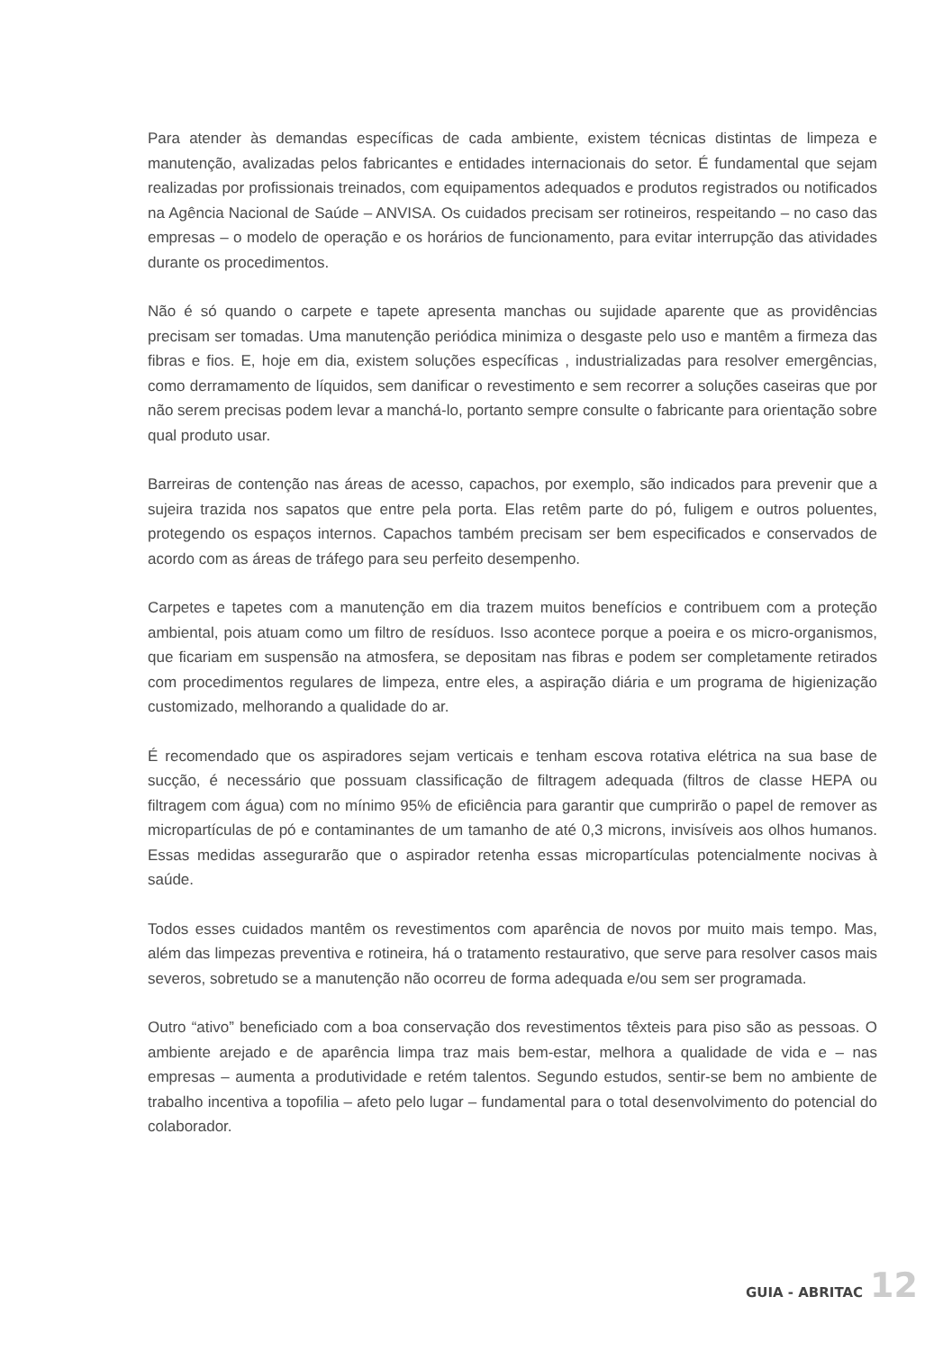Para atender às demandas específicas de cada ambiente, existem técnicas distintas de limpeza e manutenção, avalizadas pelos fabricantes e entidades internacionais do setor. É fundamental que sejam realizadas por profissionais treinados, com equipamentos adequados e produtos registrados ou notificados na Agência Nacional de Saúde – ANVISA. Os cuidados precisam ser rotineiros, respeitando – no caso das empresas – o modelo de operação e os horários de funcionamento, para evitar interrupção das atividades durante os procedimentos.
Não é só quando o carpete e tapete apresenta manchas ou sujidade aparente que as providências precisam ser tomadas. Uma manutenção periódica minimiza o desgaste pelo uso e mantêm a firmeza das fibras e fios. E, hoje em dia, existem soluções específicas , industrializadas para resolver emergências, como derramamento de líquidos, sem danificar o revestimento e sem recorrer a soluções caseiras que por não serem precisas podem levar a manchá-lo, portanto sempre consulte o fabricante para orientação sobre qual produto usar.
Barreiras de contenção nas áreas de acesso, capachos, por exemplo, são indicados para prevenir que a sujeira trazida nos sapatos que entre pela porta. Elas retêm parte do pó, fuligem e outros poluentes, protegendo os espaços internos. Capachos também precisam ser bem especificados e conservados de acordo com as áreas de tráfego para seu perfeito desempenho.
Carpetes e tapetes com a manutenção em dia trazem muitos benefícios e contribuem com a proteção ambiental, pois atuam como um filtro de resíduos. Isso acontece porque a poeira e os micro-organismos, que ficariam em suspensão na atmosfera, se depositam nas fibras e podem ser completamente retirados com procedimentos regulares de limpeza, entre eles, a aspiração diária e um programa de higienização customizado, melhorando a qualidade do ar.
É recomendado que os aspiradores sejam verticais e tenham escova rotativa elétrica na sua base de sucção, é necessário que possuam classificação de filtragem adequada (filtros de classe HEPA ou filtragem com água) com no mínimo 95% de eficiência para garantir que cumprirão o papel de remover as micropartículas de pó e contaminantes de um tamanho de até 0,3 microns, invisíveis aos olhos humanos. Essas medidas assegurarão que o aspirador retenha essas micropartículas potencialmente nocivas à saúde.
Todos esses cuidados mantêm os revestimentos com aparência de novos por muito mais tempo. Mas, além das limpezas preventiva e rotineira, há o tratamento restaurativo, que serve para resolver casos mais severos, sobretudo se a manutenção não ocorreu de forma adequada e/ou sem ser programada.
Outro “ativo” beneficiado com a boa conservação dos revestimentos têxteis para piso são as pessoas. O ambiente arejado e de aparência limpa traz mais bem-estar, melhora a qualidade de vida e – nas empresas – aumenta a produtividade e retém talentos. Segundo estudos, sentir-se bem no ambiente de trabalho incentiva a topofilia – afeto pelo lugar – fundamental para o total desenvolvimento do potencial do colaborador.
GUIA - ABRITAC 12